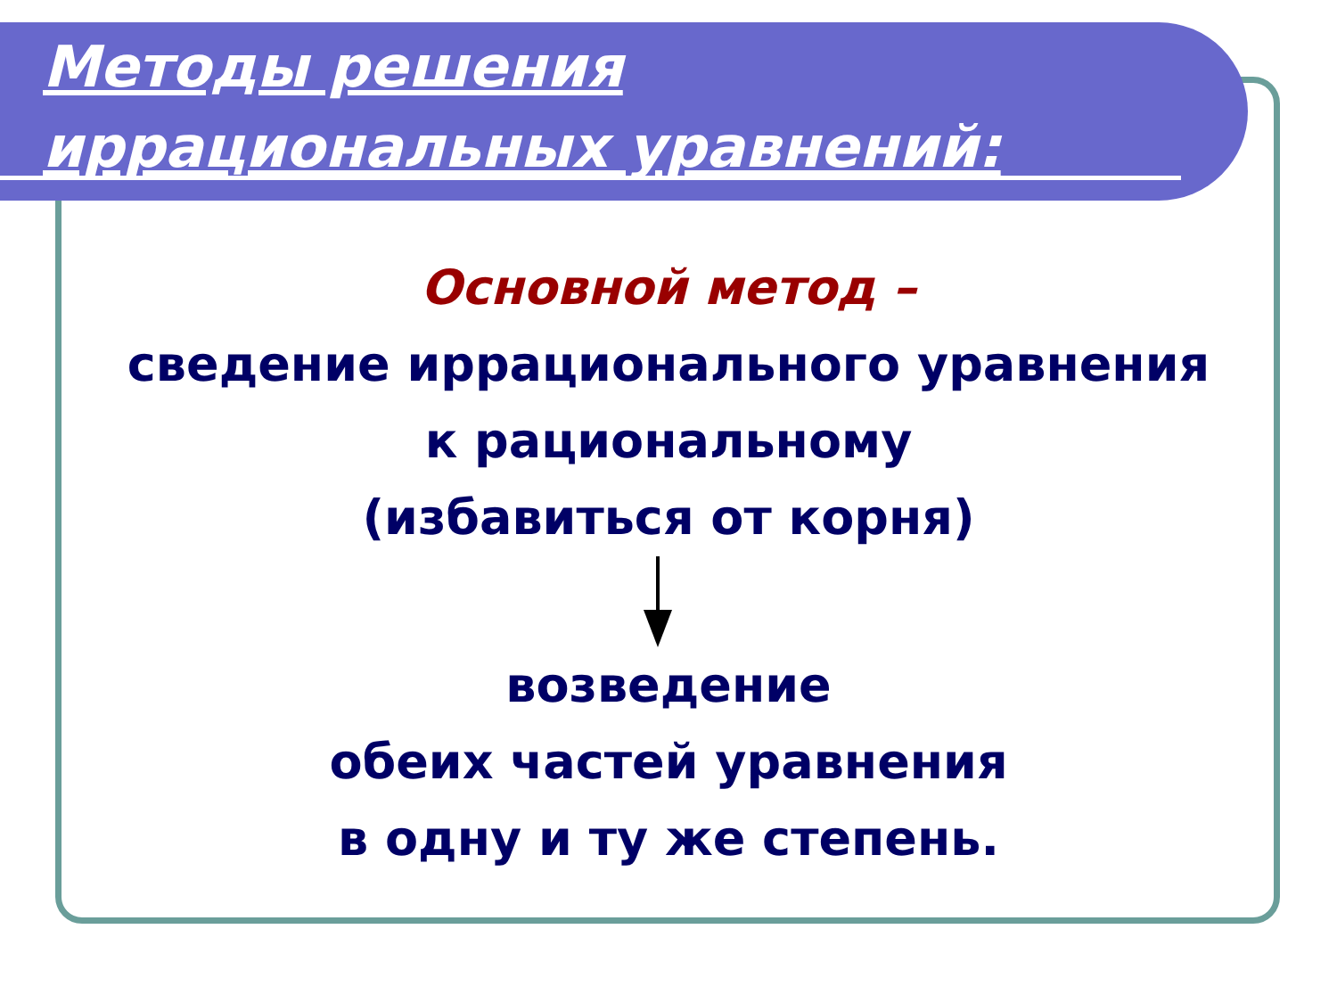Методы решения
иррациональных уравнений:
Основной метод –
сведение иррационального уравнения
к рациональному
(избавиться от корня)
возведение
обеих частей уравнения
в одну и ту же степень.